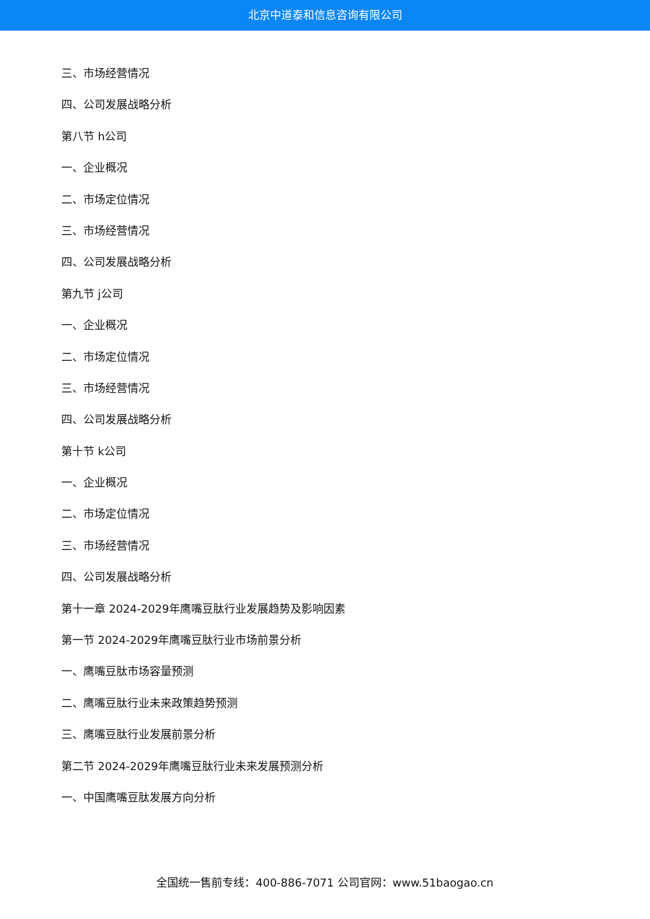北京中道泰和信息咨询有限公司
三、市场经营情况
四、公司发展战略分析
第八节 h公司
一、企业概况
二、市场定位情况
三、市场经营情况
四、公司发展战略分析
第九节 j公司
一、企业概况
二、市场定位情况
三、市场经营情况
四、公司发展战略分析
第十节 k公司
一、企业概况
二、市场定位情况
三、市场经营情况
四、公司发展战略分析
第十一章 2024-2029年鹰嘴豆肽行业发展趋势及影响因素
第一节 2024-2029年鹰嘴豆肽行业市场前景分析
一、鹰嘴豆肽市场容量预测
二、鹰嘴豆肽行业未来政策趋势预测
三、鹰嘴豆肽行业发展前景分析
第二节 2024-2029年鹰嘴豆肽行业未来发展预测分析
一、中国鹰嘴豆肽发展方向分析
全国统一售前专线：400-886-7071 公司官网：www.51baogao.cn